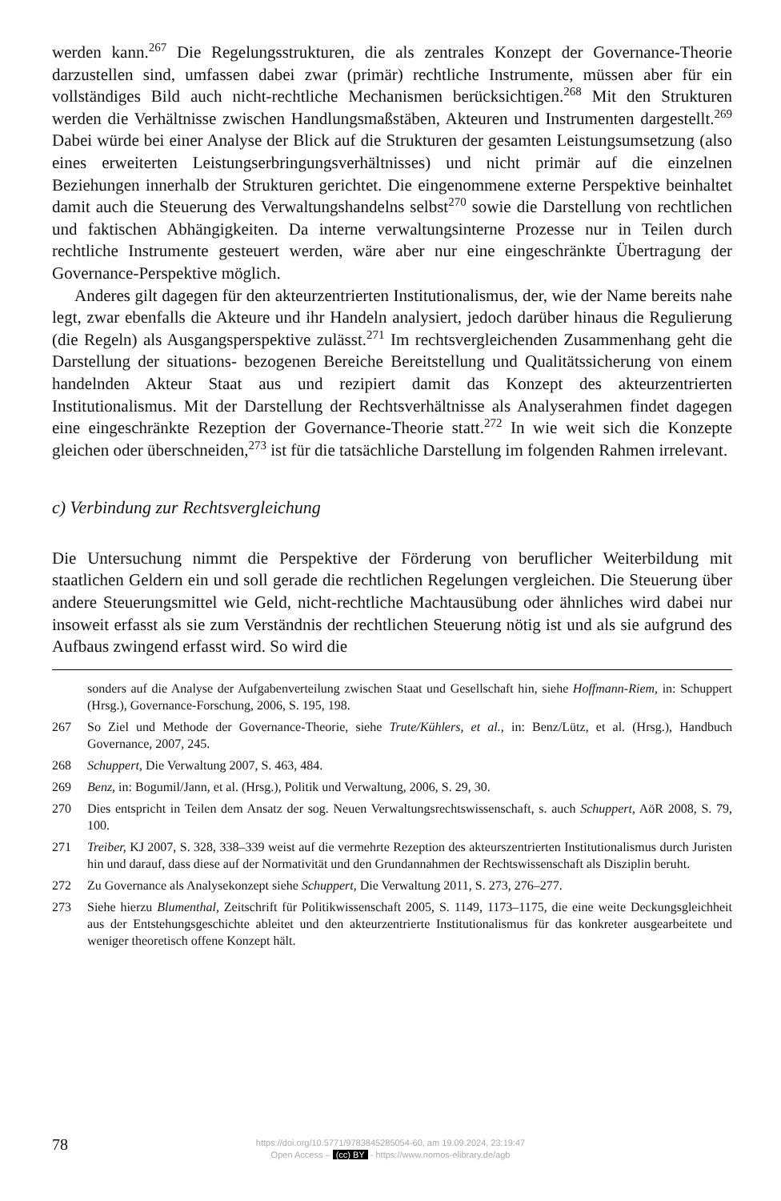werden kann.<sup>267</sup> Die Regelungsstrukturen, die als zentrales Konzept der Governance-Theorie darzustellen sind, umfassen dabei zwar (primär) rechtliche Instrumente, müssen aber für ein vollständiges Bild auch nicht-rechtliche Mechanismen berücksichtigen.<sup>268</sup> Mit den Strukturen werden die Verhältnisse zwischen Handlungsmaßstäben, Akteuren und Instrumenten dargestellt.<sup>269</sup> Dabei würde bei einer Analyse der Blick auf die Strukturen der gesamten Leistungsumsetzung (also eines erweiterten Leistungserbringungsverhältnisses) und nicht primär auf die einzelnen Beziehungen innerhalb der Strukturen gerichtet. Die eingenommene externe Perspektive beinhaltet damit auch die Steuerung des Verwaltungshandelns selbst<sup>270</sup> sowie die Darstellung von rechtlichen und faktischen Abhängigkeiten. Da interne verwaltungsinterne Prozesse nur in Teilen durch rechtliche Instrumente gesteuert werden, wäre aber nur eine eingeschränkte Übertragung der Governance-Perspektive möglich.
Anderes gilt dagegen für den akteurzentrierten Institutionalismus, der, wie der Name bereits nahe legt, zwar ebenfalls die Akteure und ihr Handeln analysiert, jedoch darüber hinaus die Regulierung (die Regeln) als Ausgangsperspektive zulässt.<sup>271</sup> Im rechtsvergleichenden Zusammenhang geht die Darstellung der situations- bezogenen Bereiche Bereitstellung und Qualitätssicherung von einem handelnden Akteur Staat aus und rezipiert damit das Konzept des akteurzentrierten Institutionalismus. Mit der Darstellung der Rechtsverhältnisse als Analyserahmen findet dagegen eine eingeschränkte Rezeption der Governance-Theorie statt.<sup>272</sup> In wie weit sich die Konzepte gleichen oder überschneiden,<sup>273</sup> ist für die tatsächliche Darstellung im folgenden Rahmen irrelevant.
c) Verbindung zur Rechtsvergleichung
Die Untersuchung nimmt die Perspektive der Förderung von beruflicher Weiterbildung mit staatlichen Geldern ein und soll gerade die rechtlichen Regelungen vergleichen. Die Steuerung über andere Steuerungsmittel wie Geld, nicht-rechtliche Machtausübung oder ähnliches wird dabei nur insoweit erfasst als sie zum Verständnis der rechtlichen Steuerung nötig ist und als sie aufgrund des Aufbaus zwingend erfasst wird. So wird die
sonders auf die Analyse der Aufgabenverteilung zwischen Staat und Gesellschaft hin, siehe Hoffmann-Riem, in: Schuppert (Hrsg.), Governance-Forschung, 2006, S. 195, 198.
267 So Ziel und Methode der Governance-Theorie, siehe Trute/Kühlers, et al., in: Benz/Lütz, et al. (Hrsg.), Handbuch Governance, 2007, 245.
268 Schuppert, Die Verwaltung 2007, S. 463, 484.
269 Benz, in: Bogumil/Jann, et al. (Hrsg.), Politik und Verwaltung, 2006, S. 29, 30.
270 Dies entspricht in Teilen dem Ansatz der sog. Neuen Verwaltungsrechtswissenschaft, s. auch Schuppert, AöR 2008, S. 79, 100.
271 Treiber, KJ 2007, S. 328, 338–339 weist auf die vermehrte Rezeption des akteurszentrierten Institutionalismus durch Juristen hin und darauf, dass diese auf der Normativität und den Grundannahmen der Rechtswissenschaft als Disziplin beruht.
272 Zu Governance als Analysekonzept siehe Schuppert, Die Verwaltung 2011, S. 273, 276–277.
273 Siehe hierzu Blumenthal, Zeitschrift für Politikwissenschaft 2005, S. 1149, 1173–1175, die eine weite Deckungsgleichheit aus der Entstehungsgeschichte ableitet und den akteurzentrierte Institutionalismus für das konkreter ausgearbeitete und weniger theoretisch offene Konzept hält.
78
https://doi.org/10.5771/9783845285054-60, am 19.09.2024, 23:19:47
Open Access – (cc) BY - https://www.nomos-elibrary.de/agb